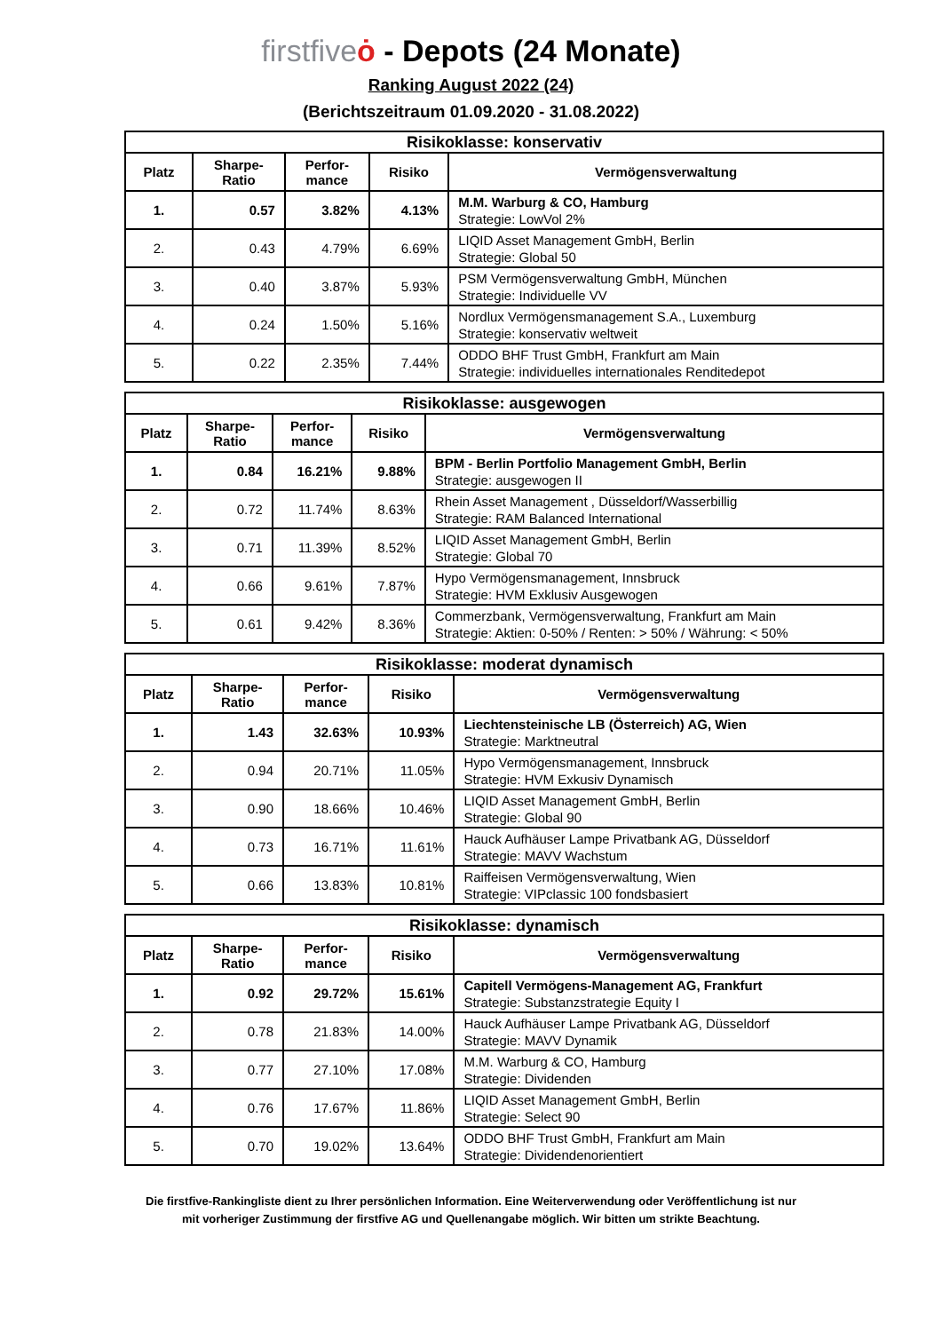firstfive ȯ - Depots (24 Monate)
Ranking August 2022 (24)
(Berichtszeitraum 01.09.2020 - 31.08.2022)
| Risikoklasse: konservativ | | | | |
| --- | --- | --- | --- | --- |
| Platz | Sharpe- Ratio | Perfor- mance | Risiko | Vermögensverwaltung |
| 1. | 0.57 | 3.82% | 4.13% | M.M. Warburg & CO, Hamburg Strategie: LowVol 2% |
| 2. | 0.43 | 4.79% | 6.69% | LIQID Asset Management GmbH, Berlin Strategie: Global 50 |
| 3. | 0.40 | 3.87% | 5.93% | PSM Vermögensverwaltung GmbH, München Strategie: Individuelle VV |
| 4. | 0.24 | 1.50% | 5.16% | Nordlux Vermögensmanagement S.A., Luxemburg Strategie: konservativ weltweit |
| 5. | 0.22 | 2.35% | 7.44% | ODDO BHF Trust GmbH, Frankfurt am Main Strategie: individuelles internationales Renditedepot |
| Risikoklasse: ausgewogen | | | | |
| --- | --- | --- | --- | --- |
| Platz | Sharpe- Ratio | Perfor- mance | Risiko | Vermögensverwaltung |
| 1. | 0.84 | 16.21% | 9.88% | BPM - Berlin Portfolio Management GmbH, Berlin Strategie: ausgewogen II |
| 2. | 0.72 | 11.74% | 8.63% | Rhein Asset Management , Düsseldorf/Wasserbillig Strategie: RAM Balanced International |
| 3. | 0.71 | 11.39% | 8.52% | LIQID Asset Management GmbH, Berlin Strategie: Global 70 |
| 4. | 0.66 | 9.61% | 7.87% | Hypo Vermögensmanagement, Innsbruck Strategie: HVM Exklusiv Ausgewogen |
| 5. | 0.61 | 9.42% | 8.36% | Commerzbank, Vermögensverwaltung, Frankfurt am Main Strategie: Aktien: 0-50% / Renten: > 50% / Währung: < 50% |
| Risikoklasse: moderat dynamisch | | | | |
| --- | --- | --- | --- | --- |
| Platz | Sharpe- Ratio | Perfor- mance | Risiko | Vermögensverwaltung |
| 1. | 1.43 | 32.63% | 10.93% | Liechtensteinische LB (Österreich) AG, Wien Strategie: Marktneutral |
| 2. | 0.94 | 20.71% | 11.05% | Hypo Vermögensmanagement, Innsbruck Strategie: HVM Exkusiv Dynamisch |
| 3. | 0.90 | 18.66% | 10.46% | LIQID Asset Management GmbH, Berlin Strategie: Global 90 |
| 4. | 0.73 | 16.71% | 11.61% | Hauck Aufhäuser Lampe Privatbank AG, Düsseldorf Strategie: MAVV Wachstum |
| 5. | 0.66 | 13.83% | 10.81% | Raiffeisen Vermögensverwaltung, Wien Strategie: VIPclassic 100 fondsbasiert |
| Risikoklasse: dynamisch | | | | |
| --- | --- | --- | --- | --- |
| Platz | Sharpe- Ratio | Perfor- mance | Risiko | Vermögensverwaltung |
| 1. | 0.92 | 29.72% | 15.61% | Capitell Vermögens-Management AG, Frankfurt Strategie: Substanzstrategie Equity I |
| 2. | 0.78 | 21.83% | 14.00% | Hauck Aufhäuser Lampe Privatbank AG, Düsseldorf Strategie: MAVV Dynamik |
| 3. | 0.77 | 27.10% | 17.08% | M.M. Warburg & CO, Hamburg Strategie: Dividenden |
| 4. | 0.76 | 17.67% | 11.86% | LIQID Asset Management GmbH, Berlin Strategie: Select 90 |
| 5. | 0.70 | 19.02% | 13.64% | ODDO BHF Trust GmbH, Frankfurt am Main Strategie: Dividendenorientiert |
Die firstfive-Rankingliste dient zu Ihrer persönlichen Information. Eine Weiterverwendung oder Veröffentlichung ist nur
mit vorheriger Zustimmung der firstfive AG und Quellenangabe möglich. Wir bitten um strikte Beachtung.